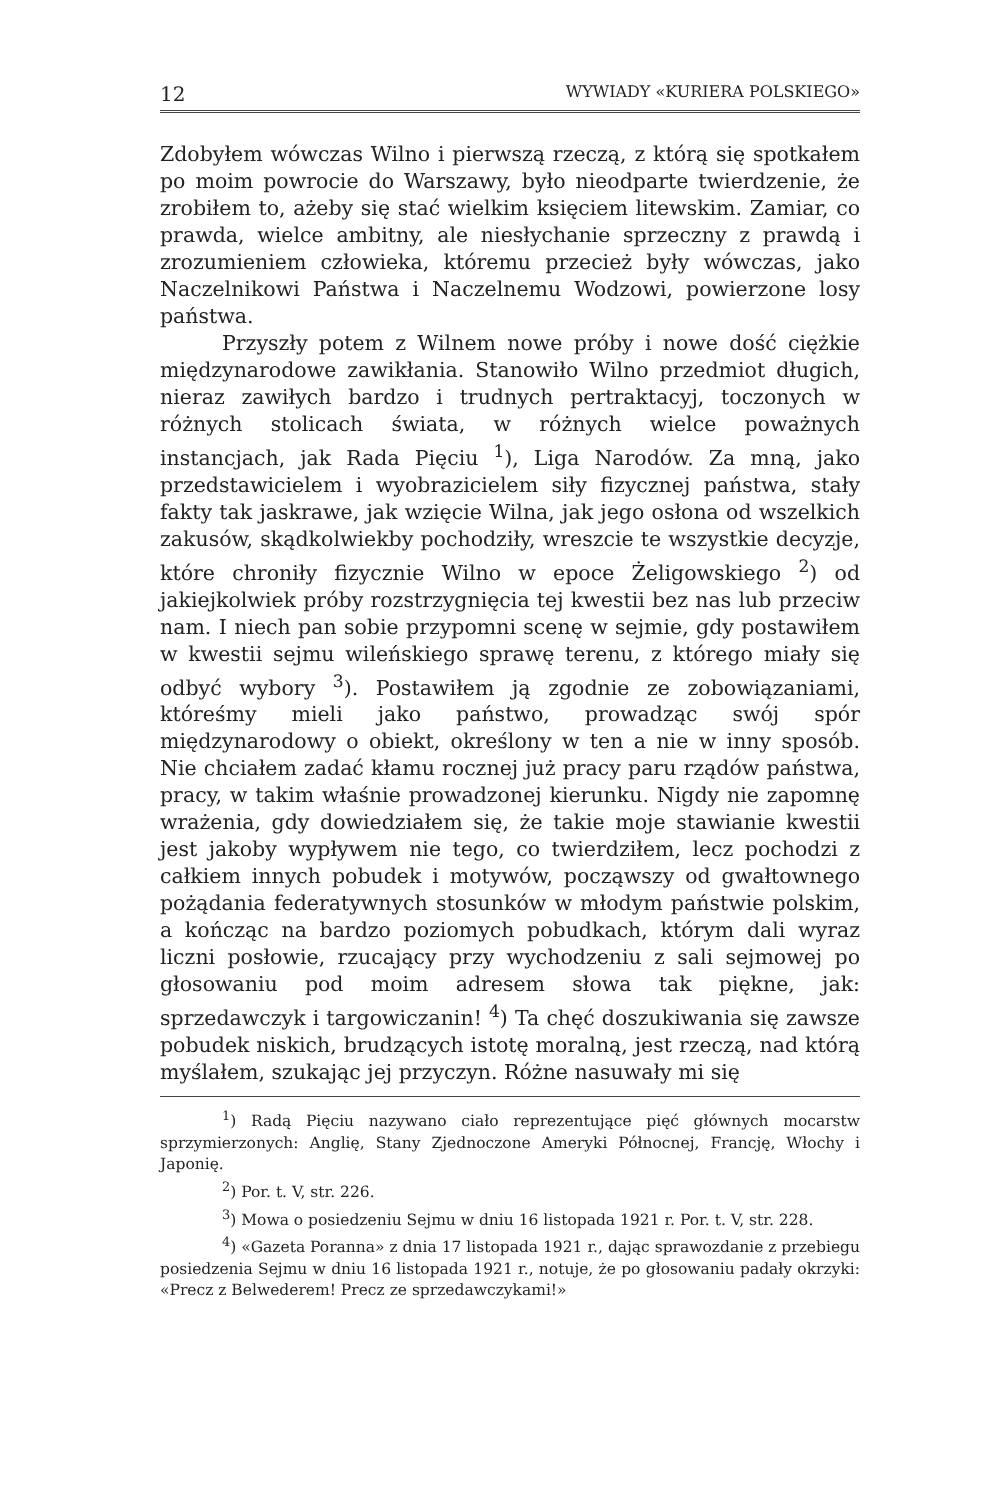12 WYWIADY «KURIERA POLSKIEGO»
Zdobyłem wówczas Wilno i pierwszą rzeczą, z którą się spotkałem po moim powrocie do Warszawy, było nieodparte twierdzenie, że zrobiłem to, ażeby się stać wielkim księciem litewskim. Zamiar, co prawda, wielce ambitny, ale niesłychanie sprzeczny z prawdą i zrozumieniem człowieka, któremu przecież były wówczas, jako Naczelnikowi Państwa i Naczelnemu Wodzowi, powierzone losy państwa.
Przyszły potem z Wilnem nowe próby i nowe dość ciężkie międzynarodowe zawikłania. Stanowiło Wilno przedmiot długich, nieraz zawiłych bardzo i trudnych pertraktacyj, toczonych w różnych stolicach świata, w różnych wielce poważnych instancjach, jak Rada Pięciu <sup>1</sup>), Liga Narodów. Za mną, jako przedstawicielem i wyobrazicielem siły fizycznej państwa, stały fakty tak jaskrawe, jak wzięcie Wilna, jak jego osłona od wszelkich zakusów, skądkolwiekby pochodziły, wreszcie te wszystkie decyzje, które chroniły fizycznie Wilno w epoce Żeligowskiego <sup>2</sup>) od jakiejkolwiek próby rozstrzygnięcia tej kwestii bez nas lub przeciw nam. I niech pan sobie przypomni scenę w sejmie, gdy postawiłem w kwestii sejmu wileńskiego sprawę terenu, z którego miały się odbyć wybory <sup>3</sup>). Postawiłem ją zgodnie ze zobowiązaniami, któreśmy mieli jako państwo, prowadząc swój spór międzynarodowy o obiekt, określony w ten a nie w inny sposób. Nie chciałem zadać kłamu rocznej już pracy paru rządów państwa, pracy, w takim właśnie prowadzonej kierunku. Nigdy nie zapomnę wrażenia, gdy dowiedziałem się, że takie moje stawianie kwestii jest jakoby wypływem nie tego, co twierdziłem, lecz pochodzi z całkiem innych pobudek i motywów, począwszy od gwałtownego pożądania federatywnych stosunków w młodym państwie polskim, a kończąc na bardzo poziomych pobudkach, którym dali wyraz liczni posłowie, rzucający przy wychodzeniu z sali sejmowej po głosowaniu pod moim adresem słowa tak piękne, jak: sprzedawczyk i targowiczanin! <sup>4</sup>) Ta chęć doszukiwania się zawsze pobudek niskich, brudzących istotę moralną, jest rzeczą, nad którą myślałem, szukając jej przyczyn. Różne nasuwały mi się
<sup>1</sup>) Radą Pięciu nazywano ciało reprezentujące pięć głównych mocarstw sprzymierzonych: Anglię, Stany Zjednoczone Ameryki Północnej, Francję, Włochy i Japonię.
<sup>2</sup>) Por. t. V, str. 226.
<sup>3</sup>) Mowa o posiedzeniu Sejmu w dniu 16 listopada 1921 r. Por. t. V, str. 228.
<sup>4</sup>) «Gazeta Poranna» z dnia 17 listopada 1921 r., dając sprawozdanie z przebiegu posiedzenia Sejmu w dniu 16 listopada 1921 r., notuje, że po głosowaniu padały okrzyki: «Precz z Belwederem! Precz ze sprzedawczykami!»